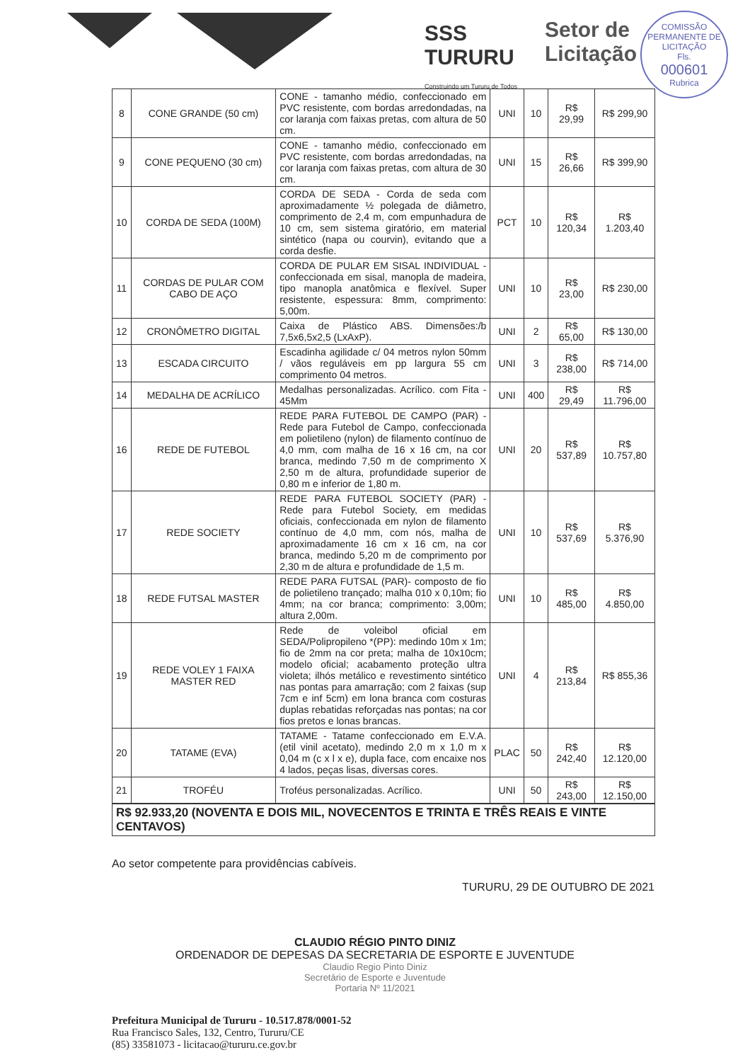SSS
TURURU
Construindo um Tururu de Todos
Setor de
Licitação
COMISSÃO PERMANENTE DE LICITAÇÃO
Fls.
000601
Rubrica
| 8 | CONE GRANDE (50 cm) | CONE - tamanho médio, confeccionado em PVC resistente, com bordas arredondadas, na cor laranja com faixas pretas, com altura de 50 cm. | UNI | 10 | R$ 29,99 | R$ 299,90 |
| 9 | CONE PEQUENO (30 cm) | CONE - tamanho médio, confeccionado em PVC resistente, com bordas arredondadas, na cor laranja com faixas pretas, com altura de 30 cm. | UNI | 15 | R$ 26,66 | R$ 399,90 |
| 10 | CORDA DE SEDA (100M) | CORDA DE SEDA - Corda de seda com aproximadamente ½ polegada de diâmetro, comprimento de 2,4 m, com empunhadura de 10 cm, sem sistema giratório, em material sintético (napa ou courvin), evitando que a corda desfie. | PCT | 10 | R$ 120,34 | R$ 1.203,40 |
| 11 | CORDAS DE PULAR COM CABO DE AÇO | CORDA DE PULAR EM SISAL INDIVIDUAL - confeccionada em sisal, manopla de madeira, tipo manopla anatômica e flexível. Super resistente, espessura: 8mm, comprimento: 5,00m. | UNI | 10 | R$ 23,00 | R$ 230,00 |
| 12 | CRONÔMETRO DIGITAL | Caixa de Plástico ABS. Dimensões:/b 7,5x6,5x2,5 (LxAxP). | UNI | 2 | R$ 65,00 | R$ 130,00 |
| 13 | ESCADA CIRCUITO | Escadinha agilidade c/ 04 metros nylon 50mm / vãos reguláveis em pp largura 55 cm comprimento 04 metros. | UNI | 3 | R$ 238,00 | R$ 714,00 |
| 14 | MEDALHA DE ACRÍLICO | Medalhas personalizadas. Acrílico. com Fita - 45Mm | UNI | 400 | R$ 29,49 | R$ 11.796,00 |
| 16 | REDE DE FUTEBOL | REDE PARA FUTEBOL DE CAMPO (PAR) - Rede para Futebol de Campo, confeccionada em polietileno (nylon) de filamento contínuo de 4,0 mm, com malha de 16 x 16 cm, na cor branca, medindo 7,50 m de comprimento X 2,50 m de altura, profundidade superior de 0,80 m e inferior de 1,80 m. | UNI | 20 | R$ 537,89 | R$ 10.757,80 |
| 17 | REDE SOCIETY | REDE PARA FUTEBOL SOCIETY (PAR) - Rede para Futebol Society, em medidas oficiais, confeccionada em nylon de filamento contínuo de 4,0 mm, com nós, malha de aproximadamente 16 cm x 16 cm, na cor branca, medindo 5,20 m de comprimento por 2,30 m de altura e profundidade de 1,5 m. | UNI | 10 | R$ 537,69 | R$ 5.376,90 |
| 18 | REDE FUTSAL MASTER | REDE PARA FUTSAL (PAR)- composto de fio de polietileno trançado; malha 010 x 0,10m; fio 4mm; na cor branca; comprimento: 3,00m; altura 2,00m. | UNI | 10 | R$ 485,00 | R$ 4.850,00 |
| 19 | REDE VOLEY 1 FAIXA MASTER RED | Rede de voleibol oficial em SEDA/Polipropileno *(PP): medindo 10m x 1m; fio de 2mm na cor preta; malha de 10x10cm; modelo oficial; acabamento proteção ultra violeta; ilhós metálico e revestimento sintético nas pontas para amarração; com 2 faixas (sup 7cm e inf 5cm) em lona branca com costuras duplas rebatidas reforçadas nas pontas; na cor fios pretos e lonas brancas. | UNI | 4 | R$ 213,84 | R$ 855,36 |
| 20 | TATAME (EVA) | TATAME - Tatame confeccionado em E.V.A. (etil vinil acetato), medindo 2,0 m x 1,0 m x 0,04 m (c x l x e), dupla face, com encaixe nos 4 lados, peças lisas, diversas cores. | PLAC | 50 | R$ 242,40 | R$ 12.120,00 |
| 21 | TROFÉU | Troféus personalizadas. Acrílico. | UNI | 50 | R$ 243,00 | R$ 12.150,00 |
R$ 92.933,20 (NOVENTA E DOIS MIL, NOVECENTOS E TRINTA E TRÊS REAIS E VINTE CENTAVOS)
Ao setor competente para providências cabíveis.
TURURU, 29 DE OUTUBRO DE 2021
CLAUDIO RÉGIO PINTO DINIZ
ORDENADOR DE DEPESAS DA SECRETARIA DE ESPORTE E JUVENTUDE
Claudio Regio Pinto Diniz
Secretário de Esporte e Juventude
Portaria Nº 11/2021
Prefeitura Municipal de Tururu - 10.517.878/0001-52
Rua Francisco Sales, 132, Centro, Tururu/CE
(85) 33581073 - licitacao@tururu.ce.gov.br